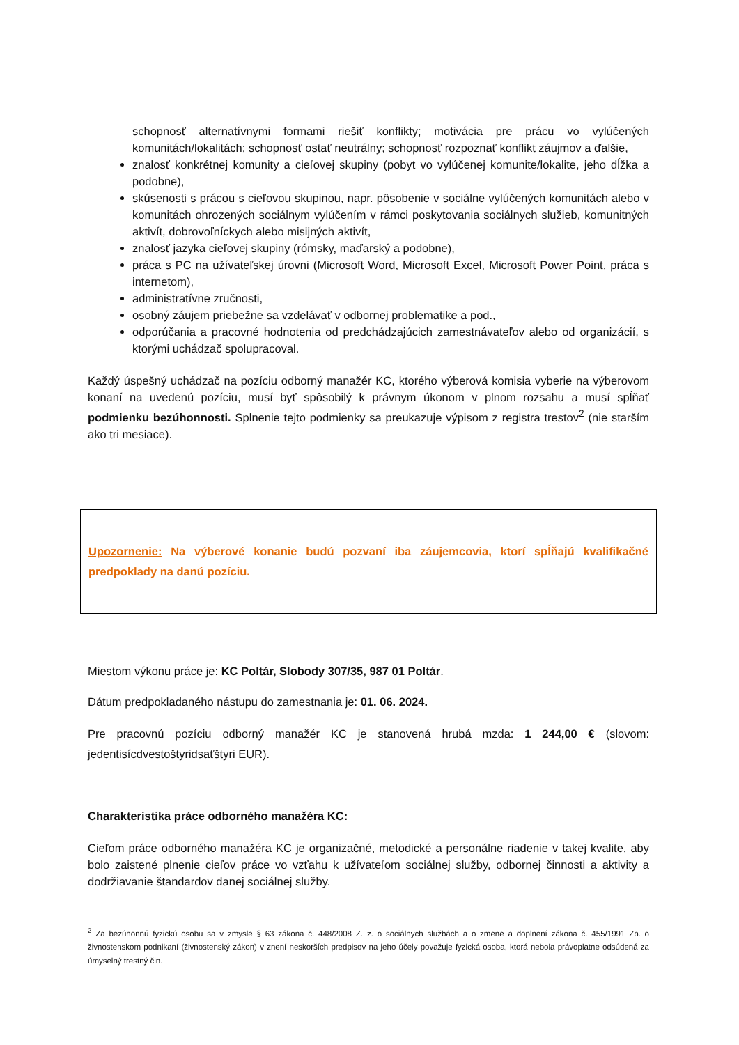schopnosť alternatívnymi formami riešiť konflikty; motivácia pre prácu vo vylúčených komunitách/lokalitách; schopnosť ostať neutrálny; schopnosť rozpoznať konflikt záujmov a ďalšie,
znalosť konkrétnej komunity a cieľovej skupiny (pobyt vo vylúčenej komunite/lokalite, jeho dĺžka a podobne),
skúsenosti s prácou s cieľovou skupinou, napr. pôsobenie v sociálne vylúčených komunitách alebo v komunitách ohrozených sociálnym vylúčením v rámci poskytovania sociálnych služieb, komunitných aktivít, dobrovoľníckych alebo misijných aktivít,
znalosť jazyka cieľovej skupiny (rómsky, maďarský a podobne),
práca s PC na užívateľskej úrovni (Microsoft Word, Microsoft Excel, Microsoft Power Point, práca s internetom),
administratívne zručnosti,
osobný záujem priebežne sa vzdelávať v odbornej problematike a pod.,
odporúčania a pracovné hodnotenia od predchádzajúcich zamestnávateľov alebo od organizácií, s ktorými uchádzač spolupracoval.
Každý úspešný uchádzač na pozíciu odborný manažér KC, ktorého výberová komisia vyberie na výberovom konaní na uvedenú pozíciu, musí byť spôsobilý k právnym úkonom v plnom rozsahu a musí spĺňať podmienku bezúhonnosti. Splnenie tejto podmienky sa preukazuje výpisom z registra trestov<sup>2</sup> (nie starším ako tri mesiace).
Upozornenie: Na výberové konanie budú pozvaní iba záujemcovia, ktorí spĺňajú kvalifikačné predpoklady na danú pozíciu.
Miestom výkonu práce je: KC Poltár, Slobody 307/35, 987 01 Poltár.
Dátum predpokladaného nástupu do zamestnania je: 01. 06. 2024.
Pre pracovnú pozíciu odborný manažér KC je stanovená hrubá mzda: 1 244,00 € (slovom: jedentisícdvestoštyridsaťštyri EUR).
Charakteristika práce odborného manažéra KC:
Cieľom práce odborného manažéra KC je organizačné, metodické a personálne riadenie v takej kvalite, aby bolo zaistené plnenie cieľov práce vo vzťahu k užívateľom sociálnej služby, odbornej činnosti a aktivity a dodržiavanie štandardov danej sociálnej služby.
<sup>2</sup> Za bezúhonnú fyzickú osobu sa v zmysle § 63 zákona č. 448/2008 Z. z. o sociálnych službách a o zmene a doplnení zákona č. 455/1991 Zb. o živnostenskom podnikaní (živnostenský zákon) v znení neskorších predpisov na jeho účely považuje fyzická osoba, ktorá nebola právoplatne odsúdená za úmyselný trestný čin.